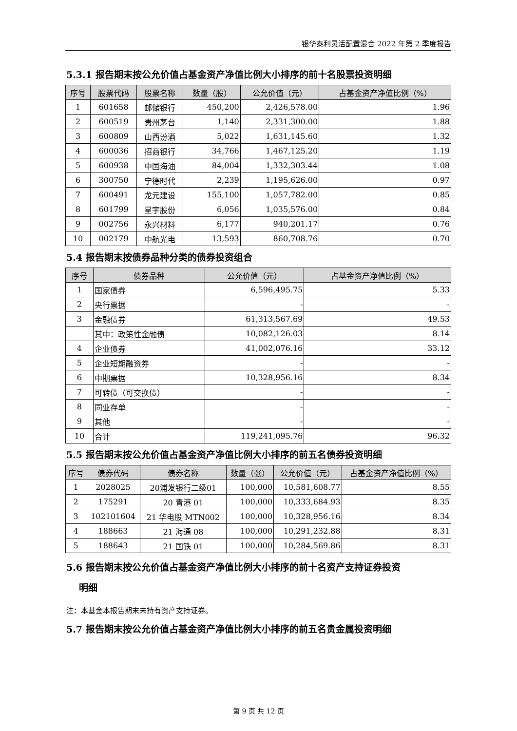银华泰利灵活配置混合 2022 年第 2 季度报告
5.3.1 报告期末按公允价值占基金资产净值比例大小排序的前十名股票投资明细
| 序号 | 股票代码 | 股票名称 | 数量（股） | 公允价值（元） | 占基金资产净值比例（%） |
| --- | --- | --- | --- | --- | --- |
| 1 | 601658 | 邮储银行 | 450,200 | 2,426,578.00 | 1.96 |
| 2 | 600519 | 贵州茅台 | 1,140 | 2,331,300.00 | 1.88 |
| 3 | 600809 | 山西汾酒 | 5,022 | 1,631,145.60 | 1.32 |
| 4 | 600036 | 招商银行 | 34,766 | 1,467,125.20 | 1.19 |
| 5 | 600938 | 中国海油 | 84,004 | 1,332,303.44 | 1.08 |
| 6 | 300750 | 宁德时代 | 2,239 | 1,195,626.00 | 0.97 |
| 7 | 600491 | 龙元建设 | 155,100 | 1,057,782.00 | 0.85 |
| 8 | 601799 | 星宇股份 | 6,056 | 1,035,576.00 | 0.84 |
| 9 | 002756 | 永兴材料 | 6,177 | 940,201.17 | 0.76 |
| 10 | 002179 | 中航光电 | 13,593 | 860,708.76 | 0.70 |
5.4 报告期末按债券品种分类的债券投资组合
| 序号 | 债券品种 | 公允价值（元） | 占基金资产净值比例（%） |
| --- | --- | --- | --- |
| 1 | 国家债券 | 6,596,495.75 | 5.33 |
| 2 | 央行票据 | - | - |
| 3 | 金融债券 | 61,313,567.69 | 49.53 |
| | 其中：政策性金融债 | 10,082,126.03 | 8.14 |
| 4 | 企业债券 | 41,002,076.16 | 33.12 |
| 5 | 企业短期融资券 | - | - |
| 6 | 中期票据 | 10,328,956.16 | 8.34 |
| 7 | 可转债（可交换债） | - | - |
| 8 | 同业存单 | - | - |
| 9 | 其他 | - | - |
| 10 | 合计 | 119,241,095.76 | 96.32 |
5.5 报告期末按公允价值占基金资产净值比例大小排序的前五名债券投资明细
| 序号 | 债券代码 | 债券名称 | 数量（张） | 公允价值（元） | 占基金资产净值比例（%） |
| --- | --- | --- | --- | --- | --- |
| 1 | 2028025 | 20浦发银行二级01 | 100,000 | 10,581,608.77 | 8.55 |
| 2 | 175291 | 20 青港 01 | 100,000 | 10,333,684.93 | 8.35 |
| 3 | 102101604 | 21 华电股 MTN002 | 100,000 | 10,328,956.16 | 8.34 |
| 4 | 188663 | 21 海通 08 | 100,000 | 10,291,232.88 | 8.31 |
| 5 | 188643 | 21 国铁 01 | 100,000 | 10,284,569.86 | 8.31 |
5.6 报告期末按公允价值占基金资产净值比例大小排序的前十名资产支持证券投资
明细
注：本基金本报告期末未持有资产支持证券。
5.7 报告期末按公允价值占基金资产净值比例大小排序的前五名贵金属投资明细
第 9 页 共 12 页